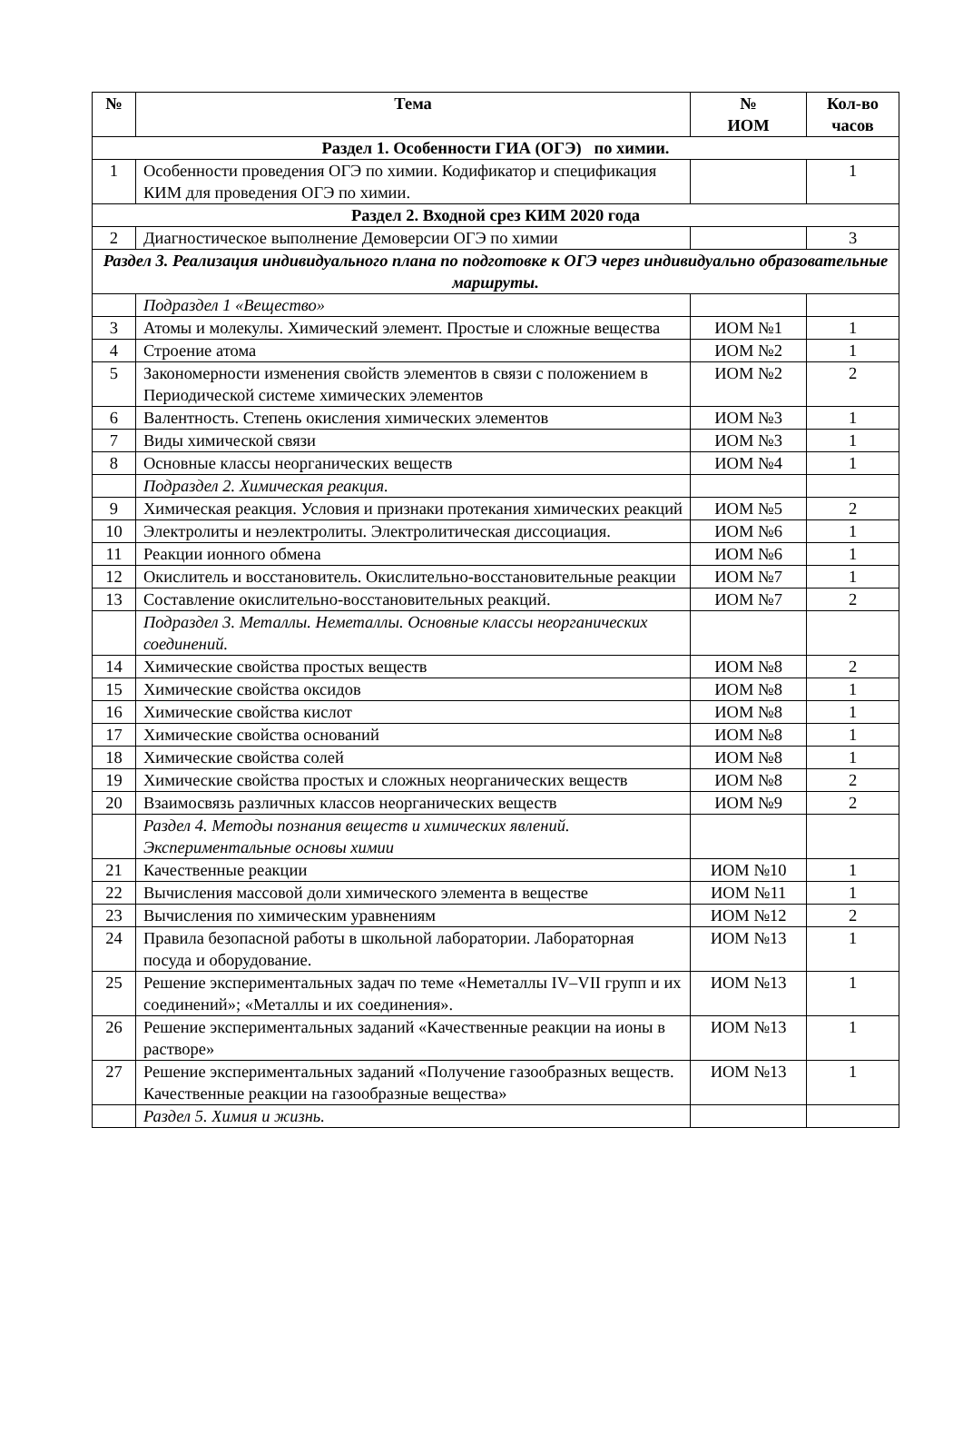| № | Тема | № ИОМ | Кол-во часов |
| --- | --- | --- | --- |
| Раздел 1. Особенности ГИА (ОГЭ) по химии. | | | |
| 1 | Особенности проведения ОГЭ по химии. Кодификатор и спецификация КИМ для проведения ОГЭ по химии. | | 1 |
| Раздел 2. Входной срез КИМ 2020 года | | | |
| 2 | Диагностическое выполнение Демоверсии ОГЭ по химии | | 3 |
| Раздел 3. Реализация индивидуального плана по подготовке к ОГЭ через индивидуально образовательные маршруты. | | | |
| | Подраздел 1 «Вещество» | | |
| 3 | Атомы и молекулы. Химический элемент. Простые и сложные вещества | ИОМ №1 | 1 |
| 4 | Строение атома | ИОМ №2 | 1 |
| 5 | Закономерности изменения свойств элементов в связи с положением в Периодической системе химических элементов | ИОМ №2 | 2 |
| 6 | Валентность. Степень окисления химических элементов | ИОМ №3 | 1 |
| 7 | Виды химической связи | ИОМ №3 | 1 |
| 8 | Основные классы неорганических веществ | ИОМ №4 | 1 |
| | Подраздел 2. Химическая реакция. | | |
| 9 | Химическая реакция. Условия и признаки протекания химических реакций | ИОМ №5 | 2 |
| 10 | Электролиты и неэлектролиты. Электролитическая диссоциация. | ИОМ №6 | 1 |
| 11 | Реакции ионного обмена | ИОМ №6 | 1 |
| 12 | Окислитель и восстановитель. Окислительно-восстановительные реакции | ИОМ №7 | 1 |
| 13 | Составление окислительно-восстановительных реакций. | ИОМ №7 | 2 |
| | Подраздел 3. Металлы. Неметаллы. Основные классы неорганических соединений. | | |
| 14 | Химические свойства простых веществ | ИОМ №8 | 2 |
| 15 | Химические свойства оксидов | ИОМ №8 | 1 |
| 16 | Химические свойства кислот | ИОМ №8 | 1 |
| 17 | Химические свойства оснований | ИОМ №8 | 1 |
| 18 | Химические свойства солей | ИОМ №8 | 1 |
| 19 | Химические свойства простых и сложных неорганических веществ | ИОМ №8 | 2 |
| 20 | Взаимосвязь различных классов неорганических веществ | ИОМ №9 | 2 |
| | Раздел 4. Методы познания веществ и химических явлений. Экспериментальные основы химии | | |
| 21 | Качественные реакции | ИОМ №10 | 1 |
| 22 | Вычисления массовой доли химического элемента в веществе | ИОМ №11 | 1 |
| 23 | Вычисления по химическим уравнениям | ИОМ №12 | 2 |
| 24 | Правила безопасной работы в школьной лаборатории. Лабораторная посуда и оборудование. | ИОМ №13 | 1 |
| 25 | Решение экспериментальных задач по теме «Неметаллы IV–VII групп и их соединений»; «Металлы и их соединения». | ИОМ №13 | 1 |
| 26 | Решение экспериментальных заданий «Качественные реакции на ионы в растворе» | ИОМ №13 | 1 |
| 27 | Решение экспериментальных заданий «Получение газообразных веществ. Качественные реакции на газообразные вещества» | ИОМ №13 | 1 |
| | Раздел 5. Химия и жизнь. | | |